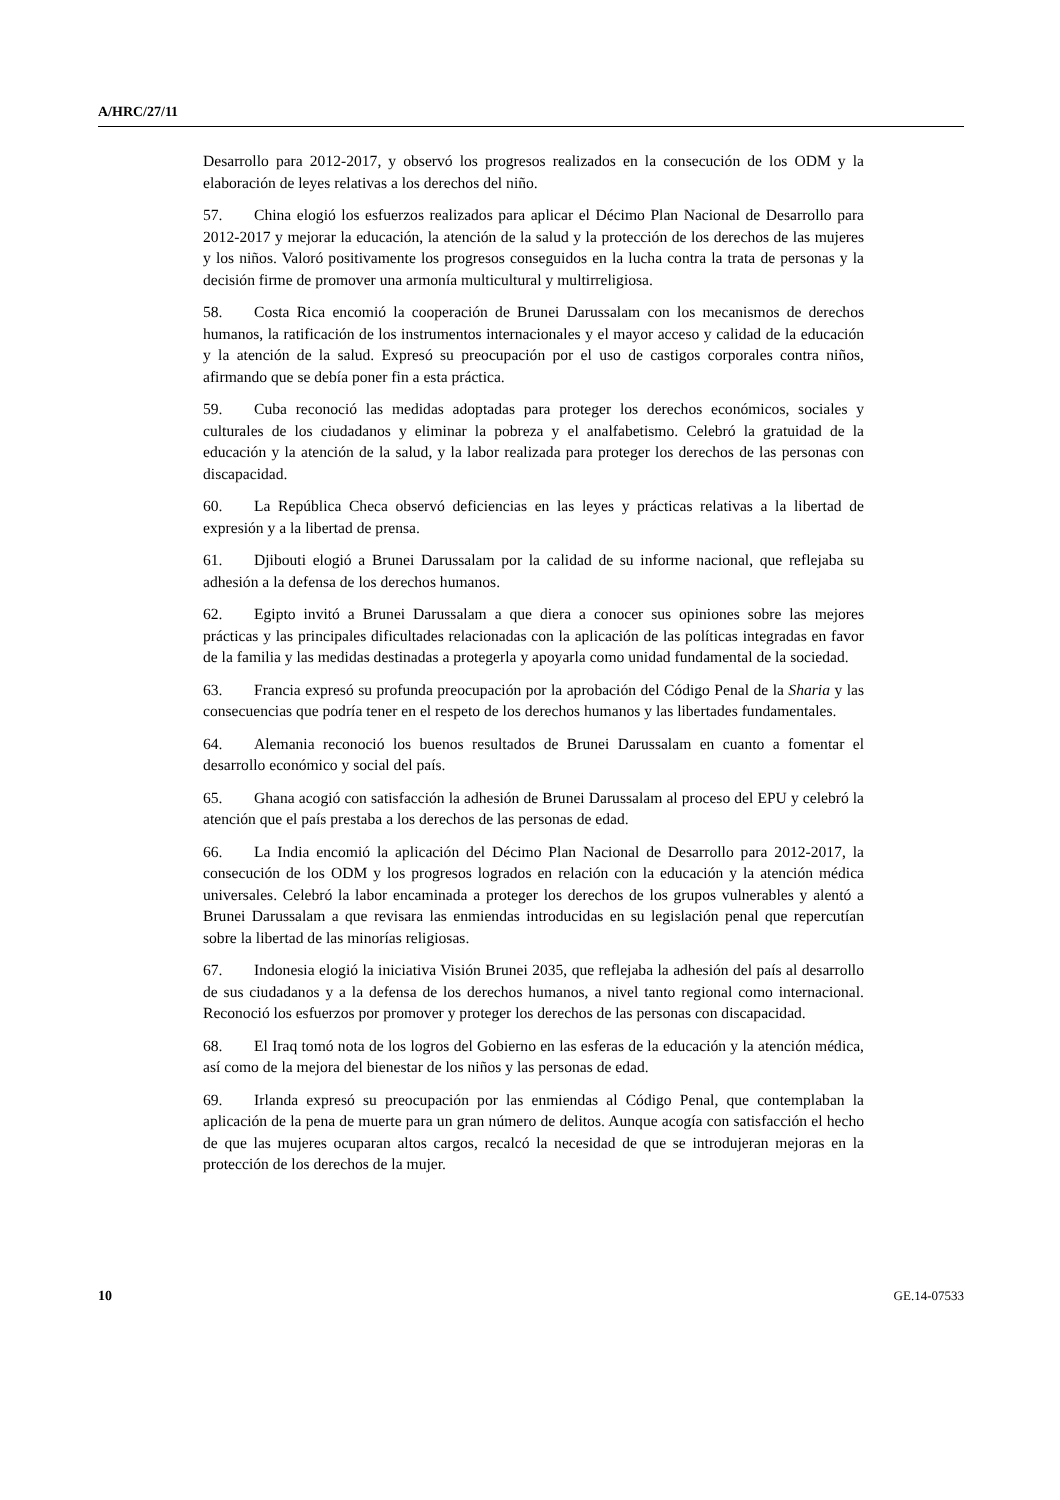A/HRC/27/11
Desarrollo para 2012-2017, y observó los progresos realizados en la consecución de los ODM y la elaboración de leyes relativas a los derechos del niño.
57. China elogió los esfuerzos realizados para aplicar el Décimo Plan Nacional de Desarrollo para 2012-2017 y mejorar la educación, la atención de la salud y la protección de los derechos de las mujeres y los niños. Valoró positivamente los progresos conseguidos en la lucha contra la trata de personas y la decisión firme de promover una armonía multicultural y multirreligiosa.
58. Costa Rica encomió la cooperación de Brunei Darussalam con los mecanismos de derechos humanos, la ratificación de los instrumentos internacionales y el mayor acceso y calidad de la educación y la atención de la salud. Expresó su preocupación por el uso de castigos corporales contra niños, afirmando que se debía poner fin a esta práctica.
59. Cuba reconoció las medidas adoptadas para proteger los derechos económicos, sociales y culturales de los ciudadanos y eliminar la pobreza y el analfabetismo. Celebró la gratuidad de la educación y la atención de la salud, y la labor realizada para proteger los derechos de las personas con discapacidad.
60. La República Checa observó deficiencias en las leyes y prácticas relativas a la libertad de expresión y a la libertad de prensa.
61. Djibouti elogió a Brunei Darussalam por la calidad de su informe nacional, que reflejaba su adhesión a la defensa de los derechos humanos.
62. Egipto invitó a Brunei Darussalam a que diera a conocer sus opiniones sobre las mejores prácticas y las principales dificultades relacionadas con la aplicación de las políticas integradas en favor de la familia y las medidas destinadas a protegerla y apoyarla como unidad fundamental de la sociedad.
63. Francia expresó su profunda preocupación por la aprobación del Código Penal de la Sharia y las consecuencias que podría tener en el respeto de los derechos humanos y las libertades fundamentales.
64. Alemania reconoció los buenos resultados de Brunei Darussalam en cuanto a fomentar el desarrollo económico y social del país.
65. Ghana acogió con satisfacción la adhesión de Brunei Darussalam al proceso del EPU y celebró la atención que el país prestaba a los derechos de las personas de edad.
66. La India encomió la aplicación del Décimo Plan Nacional de Desarrollo para 2012-2017, la consecución de los ODM y los progresos logrados en relación con la educación y la atención médica universales. Celebró la labor encaminada a proteger los derechos de los grupos vulnerables y alentó a Brunei Darussalam a que revisara las enmiendas introducidas en su legislación penal que repercutían sobre la libertad de las minorías religiosas.
67. Indonesia elogió la iniciativa Visión Brunei 2035, que reflejaba la adhesión del país al desarrollo de sus ciudadanos y a la defensa de los derechos humanos, a nivel tanto regional como internacional. Reconoció los esfuerzos por promover y proteger los derechos de las personas con discapacidad.
68. El Iraq tomó nota de los logros del Gobierno en las esferas de la educación y la atención médica, así como de la mejora del bienestar de los niños y las personas de edad.
69. Irlanda expresó su preocupación por las enmiendas al Código Penal, que contemplaban la aplicación de la pena de muerte para un gran número de delitos. Aunque acogía con satisfacción el hecho de que las mujeres ocuparan altos cargos, recalcó la necesidad de que se introdujeran mejoras en la protección de los derechos de la mujer.
10 GE.14-07533